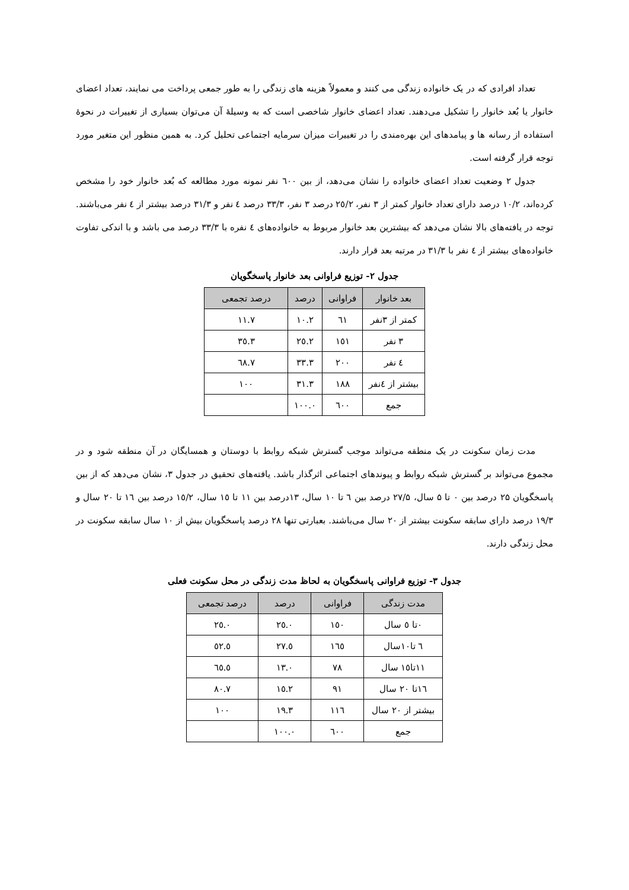تعداد افرادی که در یک خانواده زندگی می کنند و معمولاً هزینه های زندگی را به طور جمعی پرداخت می نمایند، تعداد اعضای خانوار یا بُعد خانوار را تشکیل می‌دهند. تعداد اعضای خانوار شاخصی است که به وسیلهٔ آن می‌توان بسیاری از تغییرات در نحوهٔ استفاده از رسانه ها و پیامدهای این بهره‌مندی را در تغییرات میزان سرمایه اجتماعی تحلیل کرد. به همین منظور این متغیر مورد توجه قرار گرفته است.
جدول ۲ وضعیت تعداد اعضای خانواده را نشان می‌دهد، از بین ٦٠٠ نفر نمونه مورد مطالعه که بُعد خانوار خود را مشخص کرده‌اند، ١٠/٢ درصد دارای تعداد خانوار کمتر از ۳ نفر، ٢٥/٢ درصد ۳ نفر، ٣٣/٣ درصد ٤ نفر و ٣١/٣ درصد بیشتر از ٤ نفر می‌باشند. توجه در یافته‌های بالا نشان می‌دهد که بیشترین بعد خانوار مربوط به خانواده‌های ٤ نفره با ٣٣/٣ درصد می باشد و با اندکی تفاوت خانواده‌های بیشتر از ٤ نفر با ٣١/٣ در مرتبه بعد قرار دارند.
جدول ۲- توزیع فراوانی بعد خانوار پاسخگویان
| بعد خانوار | فراوانی | درصد | درصد تجمعی |
| --- | --- | --- | --- |
| کمتر از ۳نفر | ٦١ | ١٠.٢ | ١١.٧ |
| ۳ نفر | ١٥١ | ٢٥.٢ | ٣٥.٣ |
| ٤ نفر | ٢٠٠ | ٣٣.٣ | ٦٨.٧ |
| بیشتر از ٤نفر | ١٨٨ | ٣١.٣ | ١٠٠ |
| جمع | ٦٠٠ | ١٠٠.٠ | |
مدت زمان سکونت در یک منطقه می‌تواند موجب گسترش شبکه روابط با دوستان و همسایگان در آن منطقه شود و در مجموع می‌تواند بر گسترش شبکه روابط و پیوندهای اجتماعی اثرگذار باشد. یافته‌های تحقیق در جدول ۳، نشان می‌دهد که از بین پاسخگویان ۲۵ درصد بین ۰ تا ۵ سال، ۲۷/۵ درصد بین ٦ تا ١٠ سال، ١٣درصد بین ١١ تا ١٥ سال، ١٥/٢ درصد بین ١٦ تا ٢٠ سال و ١٩/٣ درصد دارای سابقه سکونت بیشتر از ٢٠ سال می‌باشند. بعبارتی تنها ٢٨ درصد پاسخگویان بیش از ١٠ سال سابقه سکونت در محل زندگی دارند.
جدول ۳- توزیع فراوانی پاسخگویان به لحاظ مدت زندگی در محل سکونت فعلی
| مدت زندگی | فراوانی | درصد | درصد تجمعی |
| --- | --- | --- | --- |
| ٠تا ٥ سال | ١٥٠ | ٢٥.٠ | ٢٥.٠ |
| ٦ تا١٠سال | ١٦٥ | ٢٧.٥ | ٥٢.٥ |
| ١١تا١٥ سال | ٧٨ | ١٣.٠ | ٦٥.٥ |
| ١٦تا ٢٠ سال | ٩١ | ١٥.٢ | ٨٠.٧ |
| بیشتر از ٢٠ سال | ١١٦ | ١٩.٣ | ١٠٠ |
| جمع | ٦٠٠ | ١٠٠.٠ | |